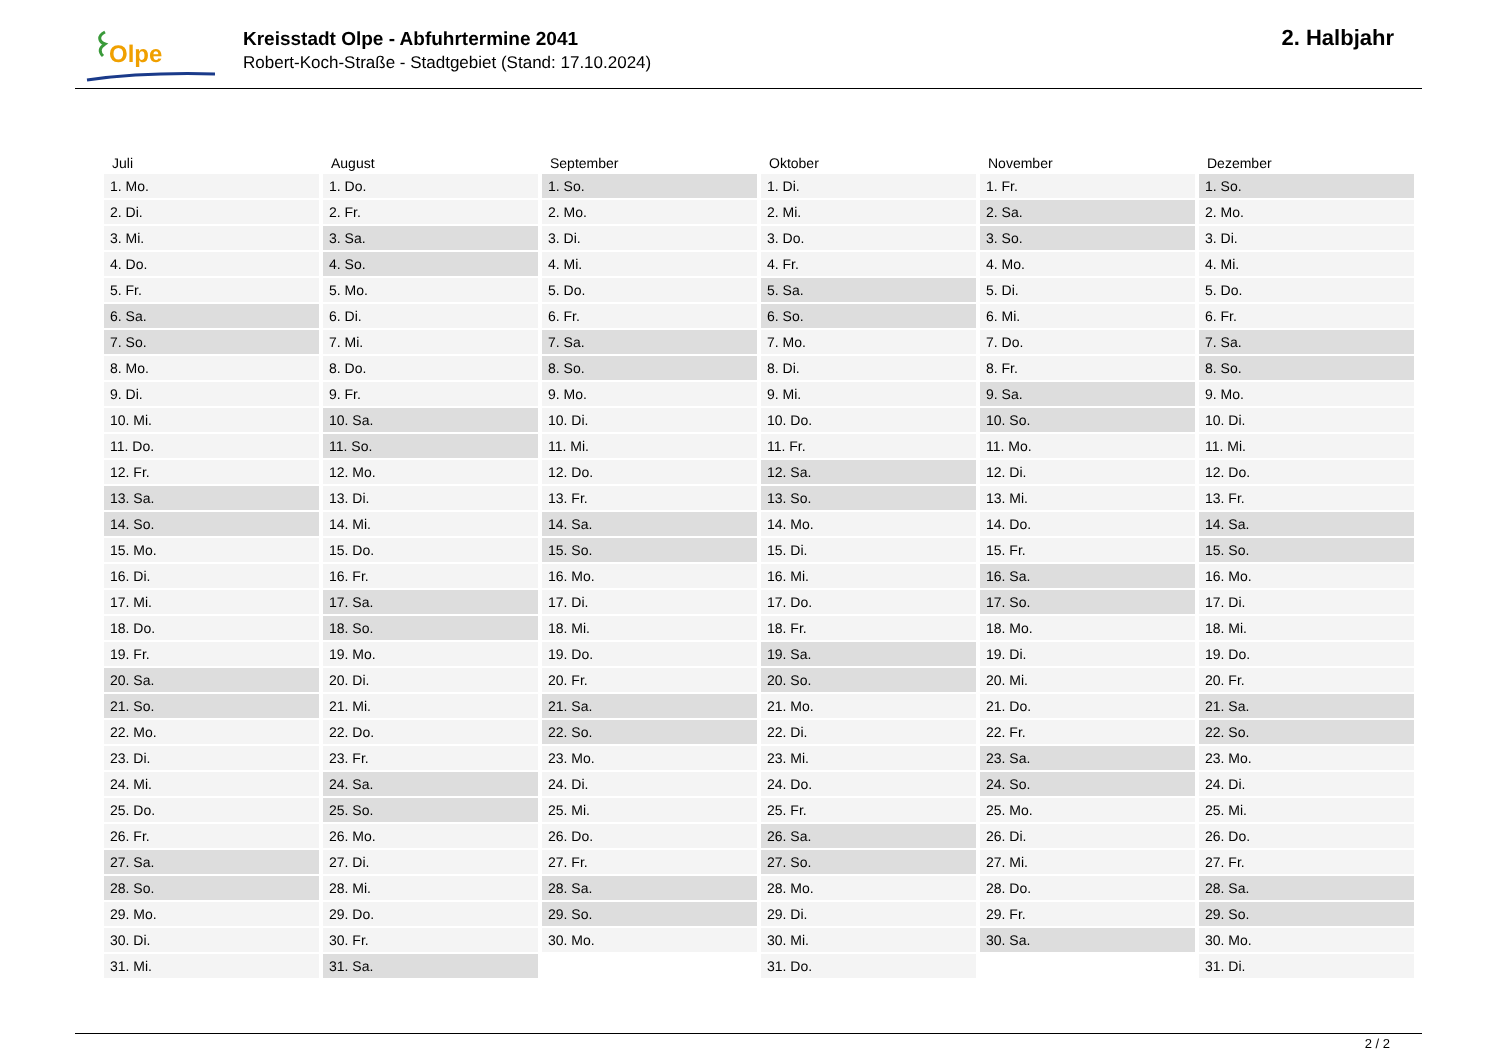Olpe
Kreisstadt Olpe - Abfuhrtermine 2041
Robert-Koch-Straße - Stadtgebiet (Stand: 17.10.2024)
2. Halbjahr
| Juli | August | September | Oktober | November | Dezember |
| --- | --- | --- | --- | --- | --- |
| 1. Mo. | 1. Do. | 1. So. | 1. Di. | 1. Fr. | 1. So. |
| 2. Di. | 2. Fr. | 2. Mo. | 2. Mi. | 2. Sa. | 2. Mo. |
| 3. Mi. | 3. Sa. | 3. Di. | 3. Do. | 3. So. | 3. Di. |
| 4. Do. | 4. So. | 4. Mi. | 4. Fr. | 4. Mo. | 4. Mi. |
| 5. Fr. | 5. Mo. | 5. Do. | 5. Sa. | 5. Di. | 5. Do. |
| 6. Sa. | 6. Di. | 6. Fr. | 6. So. | 6. Mi. | 6. Fr. |
| 7. So. | 7. Mi. | 7. Sa. | 7. Mo. | 7. Do. | 7. Sa. |
| 8. Mo. | 8. Do. | 8. So. | 8. Di. | 8. Fr. | 8. So. |
| 9. Di. | 9. Fr. | 9. Mo. | 9. Mi. | 9. Sa. | 9. Mo. |
| 10. Mi. | 10. Sa. | 10. Di. | 10. Do. | 10. So. | 10. Di. |
| 11. Do. | 11. So. | 11. Mi. | 11. Fr. | 11. Mo. | 11. Mi. |
| 12. Fr. | 12. Mo. | 12. Do. | 12. Sa. | 12. Di. | 12. Do. |
| 13. Sa. | 13. Di. | 13. Fr. | 13. So. | 13. Mi. | 13. Fr. |
| 14. So. | 14. Mi. | 14. Sa. | 14. Mo. | 14. Do. | 14. Sa. |
| 15. Mo. | 15. Do. | 15. So. | 15. Di. | 15. Fr. | 15. So. |
| 16. Di. | 16. Fr. | 16. Mo. | 16. Mi. | 16. Sa. | 16. Mo. |
| 17. Mi. | 17. Sa. | 17. Di. | 17. Do. | 17. So. | 17. Di. |
| 18. Do. | 18. So. | 18. Mi. | 18. Fr. | 18. Mo. | 18. Mi. |
| 19. Fr. | 19. Mo. | 19. Do. | 19. Sa. | 19. Di. | 19. Do. |
| 20. Sa. | 20. Di. | 20. Fr. | 20. So. | 20. Mi. | 20. Fr. |
| 21. So. | 21. Mi. | 21. Sa. | 21. Mo. | 21. Do. | 21. Sa. |
| 22. Mo. | 22. Do. | 22. So. | 22. Di. | 22. Fr. | 22. So. |
| 23. Di. | 23. Fr. | 23. Mo. | 23. Mi. | 23. Sa. | 23. Mo. |
| 24. Mi. | 24. Sa. | 24. Di. | 24. Do. | 24. So. | 24. Di. |
| 25. Do. | 25. So. | 25. Mi. | 25. Fr. | 25. Mo. | 25. Mi. |
| 26. Fr. | 26. Mo. | 26. Do. | 26. Sa. | 26. Di. | 26. Do. |
| 27. Sa. | 27. Di. | 27. Fr. | 27. So. | 27. Mi. | 27. Fr. |
| 28. So. | 28. Mi. | 28. Sa. | 28. Mo. | 28. Do. | 28. Sa. |
| 29. Mo. | 29. Do. | 29. So. | 29. Di. | 29. Fr. | 29. So. |
| 30. Di. | 30. Fr. | 30. Mo. | 30. Mi. | 30. Sa. | 30. Mo. |
| 31. Mi. | 31. Sa. | | 31. Do. | | 31. Di. |
2 / 2